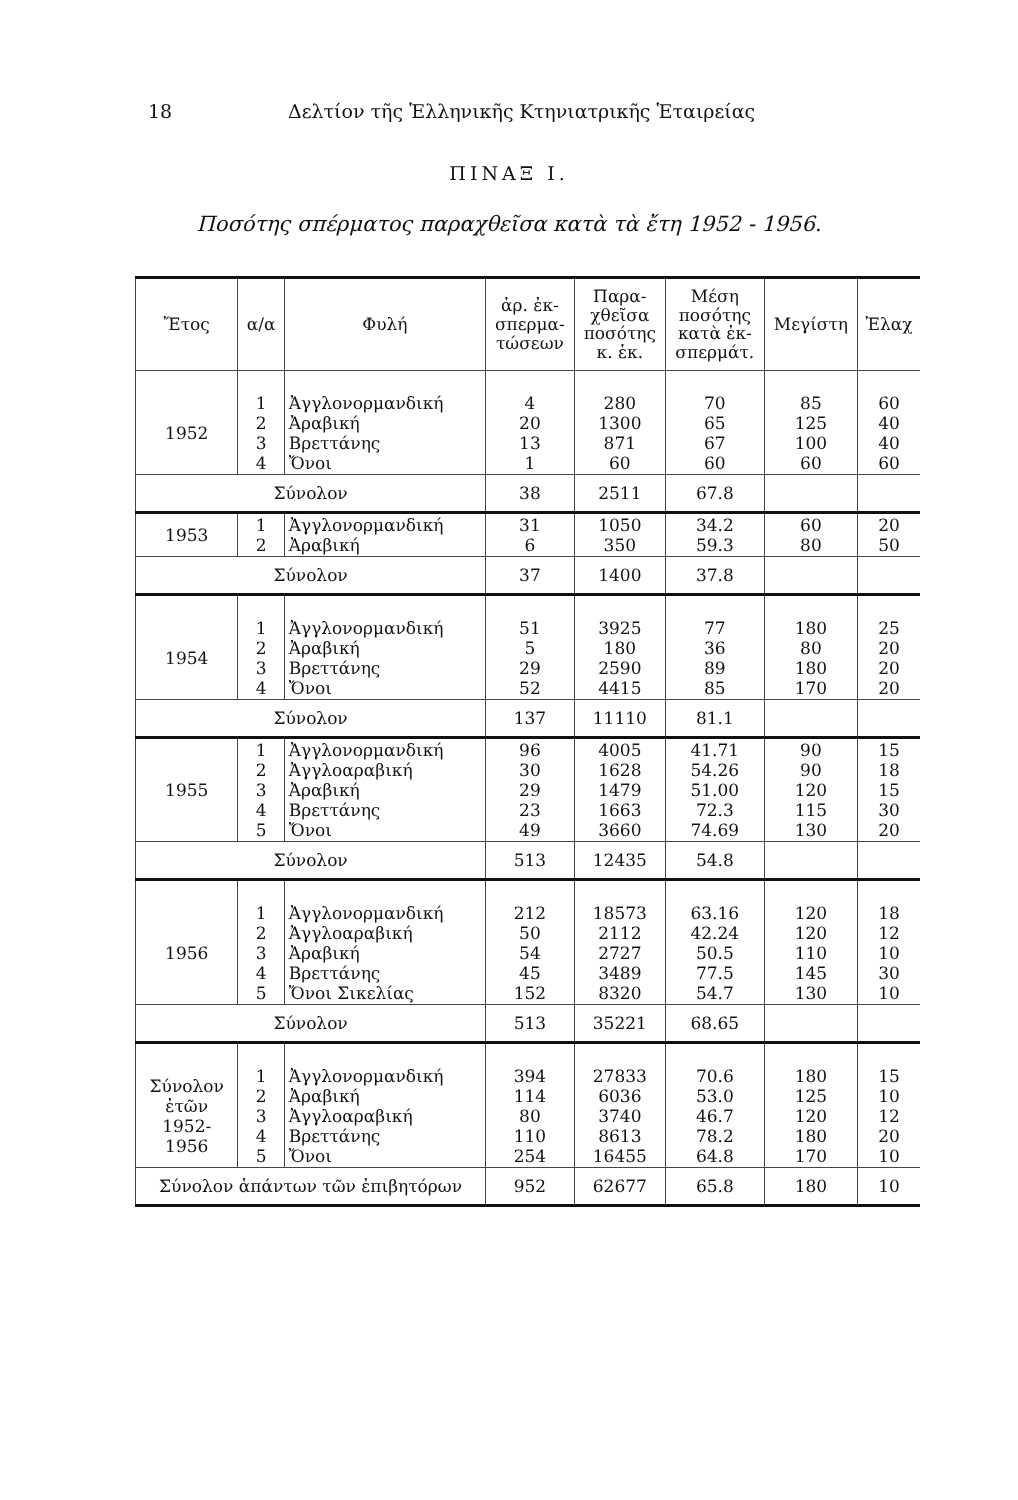18 Δελτίον τῆς Ἑλληνικῆς Κτηνιατρικῆς Ἑταιρείας
ΠΙΝΑΞ Ι.
Ποσότης σπέρματος παραχθεῖσα κατὰ τὰ ἔτη 1952 - 1956.
| Ἔτος | α/α | Φυλή | ἀρ. ἐκ- σπερμα- τώσεων | Παρα- χθεῖσα ποσότης κ. ἑκ. | Μέση ποσότης κατὰ ἐκ- σπερμάτ. | Μεγίστη | Ἐλαχ |
| --- | --- | --- | --- | --- | --- | --- | --- |
| 1952 | 1 2 3 4 | Ἀγγλονορμανδική Ἀραβική Βρεττάνης Ὄνοι | 4 20 13 1 | 280 1300 871 60 | 70 65 67 60 | 85 125 100 60 | 60 40 40 60 |
| Σύνολον | | | 38 | 2511 | 67.8 | | |
| 1953 | 1 2 | Ἀγγλονορμανδική Ἀραβική | 31 6 | 1050 350 | 34.2 59.3 | 60 80 | 20 50 |
| Σύνολον | | | 37 | 1400 | 37.8 | | |
| 1954 | 1 2 3 4 | Ἀγγλονορμανδική Ἀραβική Βρεττάνης Ὄνοι | 51 5 29 52 | 3925 180 2590 4415 | 77 36 89 85 | 180 80 180 170 | 25 20 20 20 |
| Σύνολον | | | 137 | 11110 | 81.1 | | |
| 1955 | 1 2 3 4 5 | Ἀγγλονορμανδική Ἀγγλοαραβική Ἀραβική Βρεττάνης Ὄνοι | 96 30 29 23 49 | 4005 1628 1479 1663 3660 | 41.71 54.26 51.00 72.3 74.69 | 90 90 120 115 130 | 15 18 15 30 20 |
| Σύνολον | | | 513 | 12435 | 54.8 | | |
| 1956 | 1 2 3 4 5 | Ἀγγλονορμανδική Ἀγγλοαραβική Ἀραβική Βρεττάνης Ὄνοι Σικελίας | 212 50 54 45 152 | 18573 2112 2727 3489 8320 | 63.16 42.24 50.5 77.5 54.7 | 120 120 110 145 130 | 18 12 10 30 10 |
| Σύνολον | | | 513 | 35221 | 68.65 | | |
| Σύνολον ἐτῶν 1952- 1956 | 1 2 3 4 5 | Ἀγγλονορμανδική Ἀραβική Ἀγγλοαραβική Βρεττάνης Ὄνοι | 394 114 80 110 254 | 27833 6036 3740 8613 16455 | 70.6 53.0 46.7 78.2 64.8 | 180 125 120 180 170 | 15 10 12 20 10 |
| Σύνολον ἁπάντων τῶν ἐπιβητόρων | | | 952 | 62677 | 65.8 | 180 | 10 |